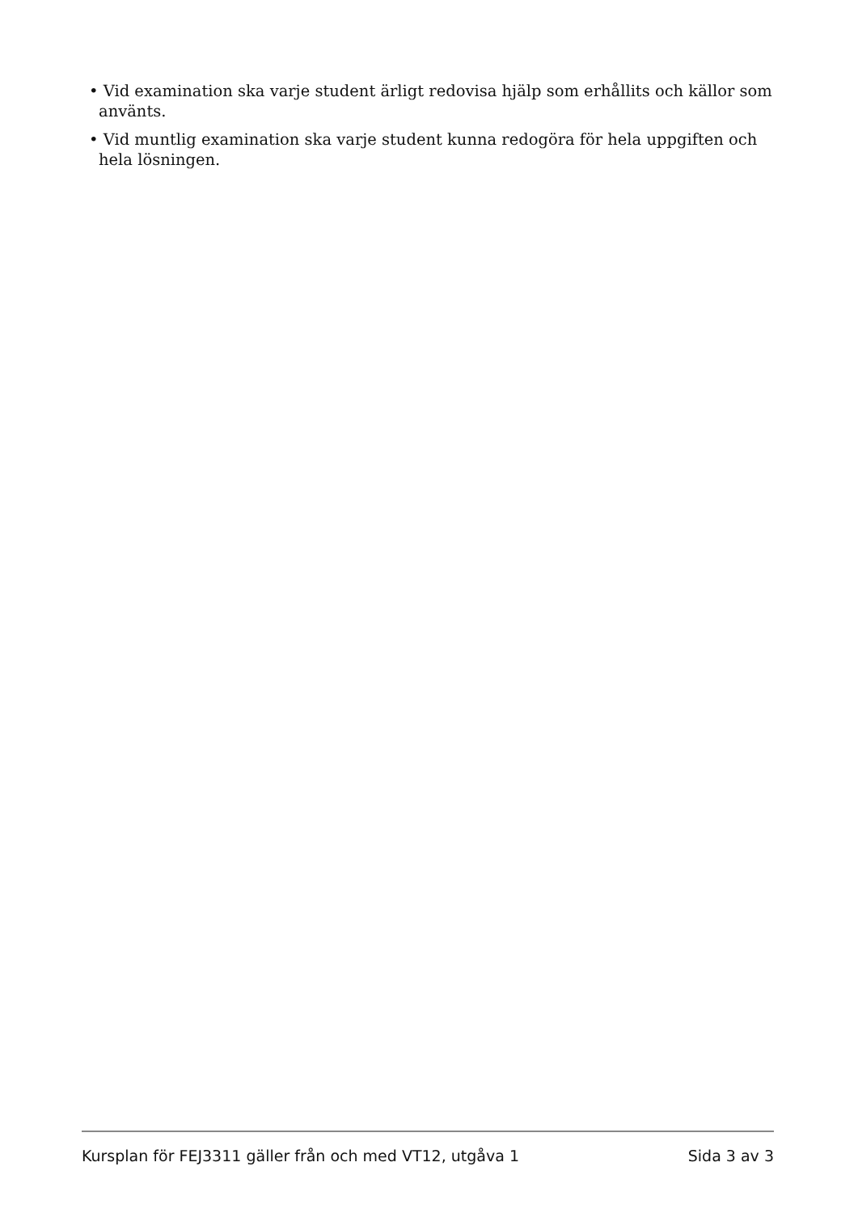• Vid examination ska varje student ärligt redovisa hjälp som erhållits och källor som använts.
• Vid muntlig examination ska varje student kunna redogöra för hela uppgiften och hela lösningen.
Kursplan för FEJ3311 gäller från och med VT12, utgåva 1 Sida 3 av 3